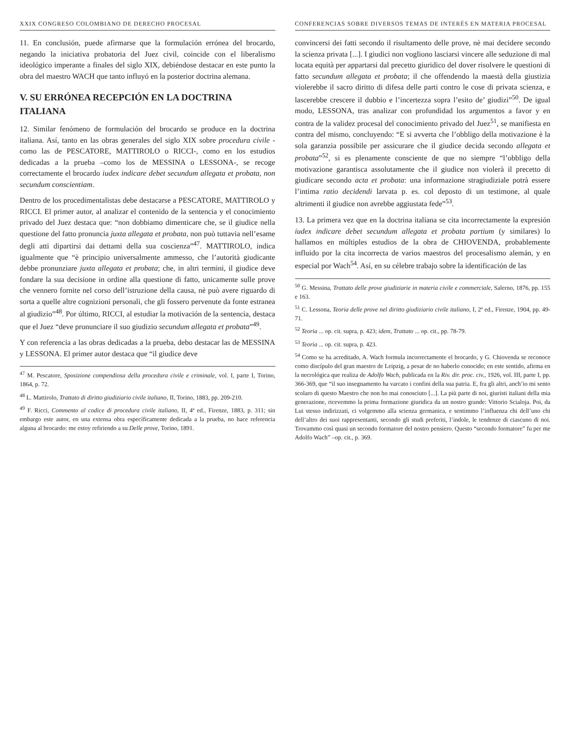XXIX CONGRESO COLOMBIANO DE DERECHO PROCESAL
11. En conclusión, puede afirmarse que la formulación errónea del brocardo, negando la iniciativa probatoria del Juez civil, coincide con el liberalismo ideológico imperante a finales del siglo XIX, debiéndose destacar en este punto la obra del maestro WACH que tanto influyó en la posterior doctrina alemana.
V. SU ERRÓNEA RECEPCIÓN EN LA DOCTRINA ITALIANA
12. Similar fenómeno de formulación del brocardo se produce en la doctrina italiana. Así, tanto en las obras generales del siglo XIX sobre procedura civile -como las de PESCATORE, MATTIROLO o RICCI-, como en los estudios dedicadas a la prueba –como los de MESSINA o LESSONA-, se recoge correctamente el brocardo iudex indicare debet secundum allegata et probata, non secundum conscientiam.
Dentro de los procedimentalistas debe destacarse a PESCATORE, MATTIROLO y RICCI. El primer autor, al analizar el contenido de la sentencia y el conocimiento privado del Juez destaca que: “non dobbiamo dimenticare che, se il giudice nella questione del fatto pronuncia juxta allegata et probata, non può tuttavia nell’esame degli atti dipartirsi dai dettami della sua coscienza”<sup>47</sup>. MATTIROLO, indica igualmente que “è principio universalmente ammesso, che l’autorità giudicante debbe pronunziare juxta allegata et probata; che, in altri termini, il giudice deve fondare la sua decisione in ordine alla questione di fatto, unicamente sulle prove che vennero fornite nel corso dell’istruzione della causa, nè può avere riguardo di sorta a quelle altre cognizioni personali, che gli fossero pervenute da fonte estranea al giudizio”<sup>48</sup>. Por último, RICCI, al estudiar la motivación de la sentencia, destaca que el Juez “deve pronunciare il suo giudizio secundum allegata et probata”<sup>49</sup>.
Y con referencia a las obras dedicadas a la prueba, debo destacar las de MESSINA y LESSONA. El primer autor destaca que “il giudice deve
<sup>47</sup> M. Pescatore, Sposizione compendiosa della procedura civile e criminale, vol. I, parte I, Torino, 1864, p. 72.
<sup>48</sup> L. Mattirolo, Trattato di diritto giudiziario civile italiano, II, Torino, 1883, pp. 209-210.
<sup>49</sup> F. Ricci, Commento al codice di procedura civile italiano, II, 4ª ed., Firenze, 1883, p. 311; sin embargo este autor, en una extensa obra específicamente dedicada a la prueba, no hace referencia alguna al brocardo: me estoy refiriendo a su Delle prove, Torino, 1891.
CONFERENCIAS SOBRE DIVERSOS TEMAS DE INTERÉS EN MATERIA PROCESAL
convincersi dei fatti secondo il risultamento delle prove, nè mai decidere secondo la scienza privata [...]. I giudici non vogliono lasciarsi vincere alle seduzione di mal locata equità per appartarsi dal precetto giuridico del dover risolvere le questioni di fatto secundum allegata et probata; il che offendendo la maestà della giustizia violerebbe il sacro diritto di difesa delle parti contro le cose di privata scienza, e lascerebbe crescere il dubbio e l’incertezza sopra l’esito de’ giudizi”<sup>50</sup>. De igual modo, LESSONA, tras analizar con profundidad los argumentos a favor y en contra de la validez procesal del conocimiento privado del Juez<sup>51</sup>, se manifiesta en contra del mismo, concluyendo: “E si avverta che l’obbligo della motivazione è la sola garanzia possibile per assicurare che il giudice decida secondo allegata et probata”<sup>52</sup>, si es plenamente consciente de que no siempre “l’obbligo della motivazione garantisca assolutamente che il giudice non violerà il precetto di giudicare secondo acta et probata: una informazione stragiudiziale potrà essere l’intima ratio decidendi larvata p. es. col deposto di un testimone, al quale altrimenti il giudice non avrebbe aggiustata fede”<sup>53</sup>.
13. La primera vez que en la doctrina italiana se cita incorrectamente la expresión iudex indicare debet secundum allegata et probata partium (y similares) lo hallamos en múltiples estudios de la obra de CHIOVENDA, probablemente influido por la cita incorrecta de varios maestros del procesalismo alemán, y en especial por Wach<sup>54</sup>. Así, en su célebre trabajo sobre la identificación de las
<sup>50</sup> G. Messina, Trattato delle prove giudiziarie in materia civile e commerciale, Salerno, 1876, pp. 155 e 163.
<sup>51</sup> C. Lessona, Teoria delle prove nel diritto giudiziario civile italiano, I, 2ª ed., Firenze, 1904, pp. 49-71.
<sup>52</sup> Teoria ... op. cit. supra, p. 423; idem, Trattato ... op. cit., pp. 78-79.
<sup>53</sup> Teoria ... op. cit. supra, p. 423.
<sup>54</sup> Como se ha acreditado, A. Wach formula incorrectamente el brocardo, y G. Chiovenda se reconoce como discípulo del gran maestro de Leipzig, a pesar de no haberlo conocido; en este sentido, afirma en la necrológica que realiza de Adolfo Wach, publicada en la Riv. dir. proc. civ., 1926, vol. III, parte I, pp. 366-369, que “il suo insegnamento ha varcato i confini della sua patria. E, fra gli altri, anch’io mi sento scolaro di questo Maestro che non ho mai conosciuto [...]. La più parte di noi, giuristi italiani della mia generazione, ricevemmo la prima formazione giuridica da un nostro grande: Vittorio Scialoja. Poi, da Lui stesso indirizzati, ci volgemmo alla scienza germanica, e sentimmo l’influenza chi dell’uno chi dell’altro dei suoi rappresentanti, secondo gli studi preferiti, l’indole, le tendenze di ciascuno di noi. Trovammo così quasi un secondo formatore del nostro pensiero. Questo “secondo formatore” fu per me Adolfo Wach” –op. cit., p. 369.